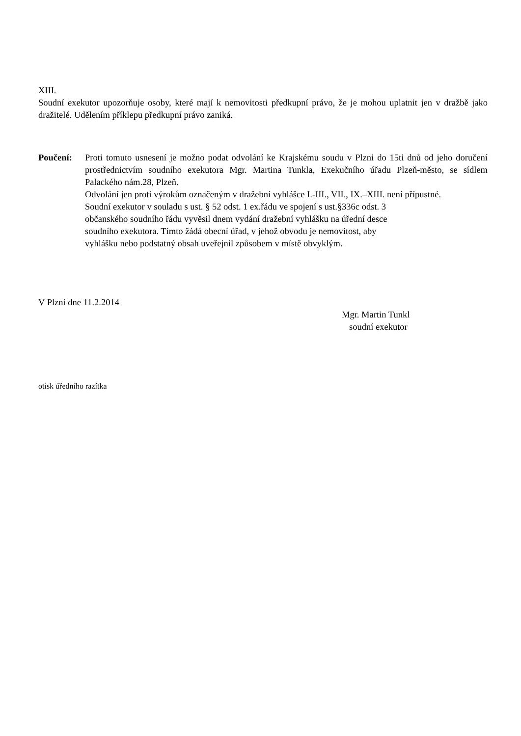XIII.
Soudní exekutor upozorňuje osoby, které mají k nemovitosti předkupní právo, že je mohou uplatnit jen v dražbě jako dražitelé. Udělením příklepu předkupní právo zaniká.
Poučení: Proti tomuto usnesení je možno podat odvolání ke Krajskému soudu v Plzni do 15ti dnů od jeho doručení prostřednictvím soudního exekutora Mgr. Martina Tunkla, Exekučního úřadu Plzeň-město, se sídlem Palackého nám.28, Plzeň.
Odvolání jen proti výrokům označeným v dražební vyhlášce I.-III., VII., IX.–XIII. není přípustné.
Soudní exekutor v souladu s ust. § 52 odst. 1 ex.řádu ve spojení s ust.§336c odst. 3
občanského soudního řádu vyvěsil dnem vydání dražební vyhlášku na úřední desce
soudního exekutora. Tímto žádá obecní úřad, v jehož obvodu je nemovitost, aby
vyhlášku nebo podstatný obsah uveřejnil způsobem v místě obvyklým.
V Plzni dne 11.2.2014
Mgr. Martin Tunkl
soudní exekutor
otisk úředního razítka